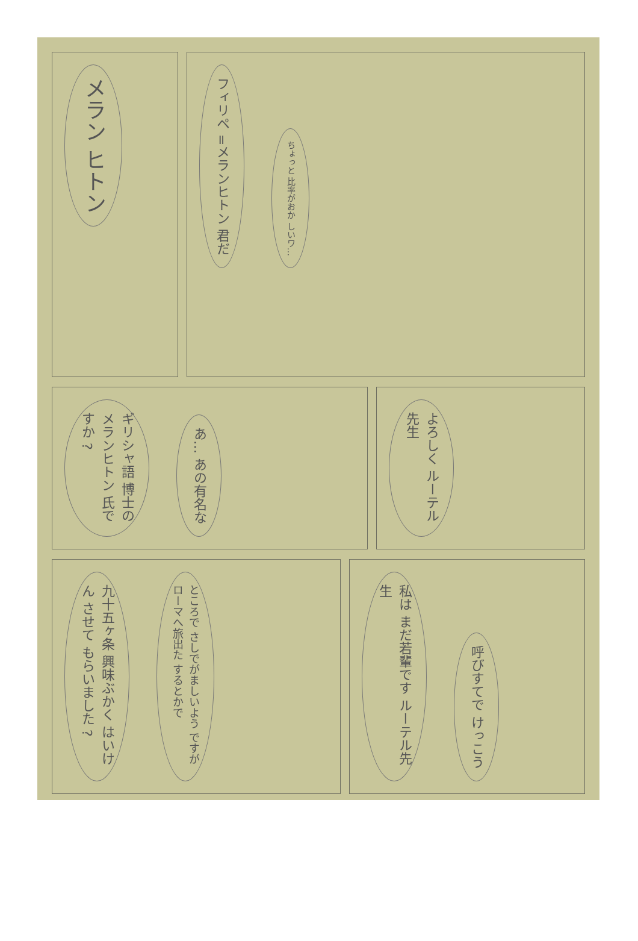メラン ヒトン
フィリペ =メランヒトン 君だ
ちょっと 比率がおか しいワ…
ギリシャ語 博士の メランヒトン 氏ですか ?
あ… あの有名な
よろしく ルーテル先生
九十五ヶ条 興味ぶかく はいけん させて もらいました ?
ところで さしでがましいよう ですが ローマへ旅出た するとかで
私は まだ若輩です ルーテル先生
呼びすてで けっこう